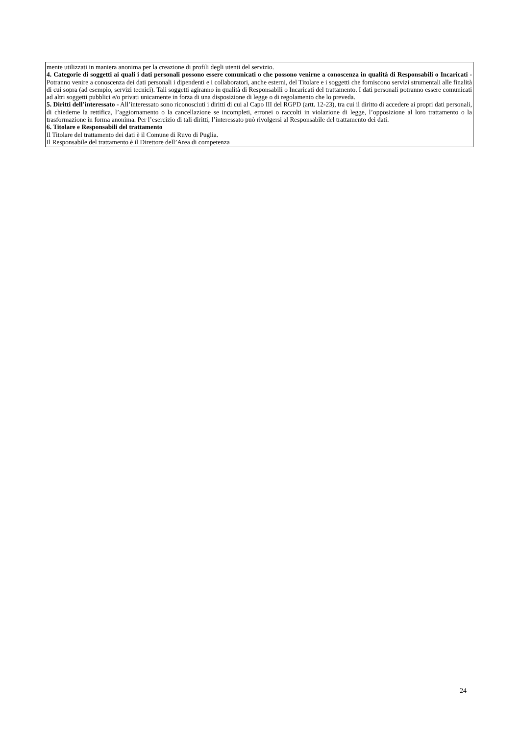mente utilizzati in maniera anonima per la creazione di profili degli utenti del servizio.
4. Categorie di soggetti ai quali i dati personali possono essere comunicati o che possono venirne a conoscenza in qualità di Responsabili o Incaricati - Potranno venire a conoscenza dei dati personali i dipendenti e i collaboratori, anche esterni, del Titolare e i soggetti che forniscono servizi strumentali alle finalità di cui sopra (ad esempio, servizi tecnici). Tali soggetti agiranno in qualità di Responsabili o Incaricati del trattamento. I dati personali potranno essere comunicati ad altri soggetti pubblici e/o privati unicamente in forza di una disposizione di legge o di regolamento che lo preveda.
5. Diritti dell’interessato - All’interessato sono riconosciuti i diritti di cui al Capo III del RGPD (artt. 12-23), tra cui il diritto di accedere ai propri dati personali, di chiederne la rettifica, l’aggiornamento o la cancellazione se incompleti, erronei o raccolti in violazione di legge, l’opposizione al loro trattamento o la trasformazione in forma anonima. Per l’esercizio di tali diritti, l’interessato può rivolgersi al Responsabile del trattamento dei dati.
6. Titolare e Responsabili del trattamento
Il Titolare del trattamento dei dati è il Comune di Ruvo di Puglia.
Il Responsabile del trattamento è il Direttore dell’Area di competenza
24